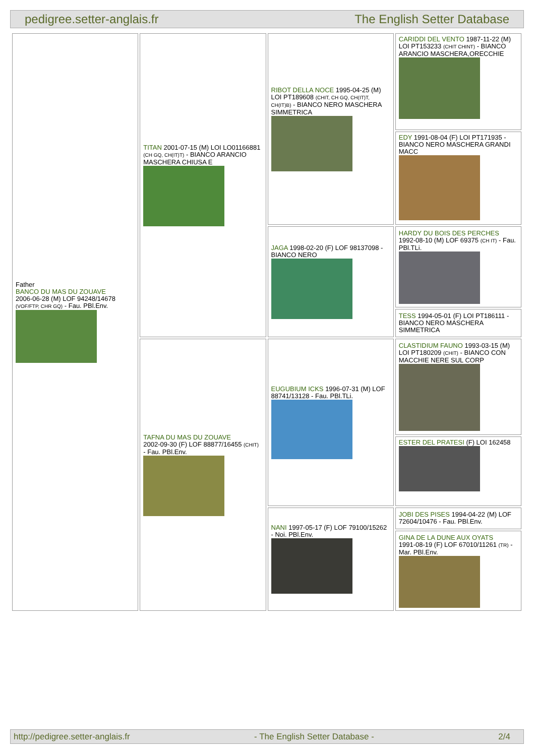pedigree.setter-anglais.fr The English Setter Database
| Father BANCO DU MAS DU ZOUAVE 2006-06-28 (M) LOF 94248/14678 (VOF/FTP, CHR GQ) - Fau. PBl.Env. | TITAN 2001-07-15 (M) LOI LO01166881 (CH GQ, CH(IT)T) - BIANCO ARANCIO MASCHERA CHIUSA E | RIBOT DELLA NOCE 1995-04-25 (M) LOI PT189608 (CHIT, CH GQ, CH(IT)T, CH(IT)B) - BIANCO NERO MASCHERA SIMMETRICA | CARIDDI DEL VENTO 1987-11-22 (M) LOI PT153233 (CHIT CHINT) - BIANCO ARANCIO MASCHERA,ORECCHIE |
| | | | EDY 1991-08-04 (F) LOI PT171935 - BIANCO NERO MASCHERA GRANDI MACC |
| | | JAGA 1998-02-20 (F) LOF 98137098 - BIANCO NERO | HARDY DU BOIS DES PERCHES 1992-08-10 (M) LOF 69375 (CH IT) - Fau. PBl.TLi. |
| | | | TESS 1994-05-01 (F) LOI PT186111 - BIANCO NERO MASCHERA SIMMETRICA |
| | TAFNA DU MAS DU ZOUAVE 2002-09-30 (F) LOF 88877/16455 (CHIT) - Fau. PBl.Env. | EUGUBIUM ICKS 1996-07-31 (M) LOF 88741/13128 - Fau. PBl.TLi. | CLASTIDIUM FAUNO 1993-03-15 (M) LOI PT180209 (CHIT) - BIANCO CON MACCHIE NERE SUL CORP |
| | | | ESTER DEL PRATESI (F) LOI 162458 |
| | | NANI 1997-05-17 (F) LOF 79100/15262 - Noi. PBl.Env. | JOBI DES PISES 1994-04-22 (M) LOF 72604/10476 - Fau. PBl.Env. |
| | | | GINA DE LA DUNE AUX OYATS 1991-08-19 (F) LOF 67010/11261 (TR) - Mar. PBl.Env. |
http://pedigree.setter-anglais.fr - The English Setter Database - 2/4